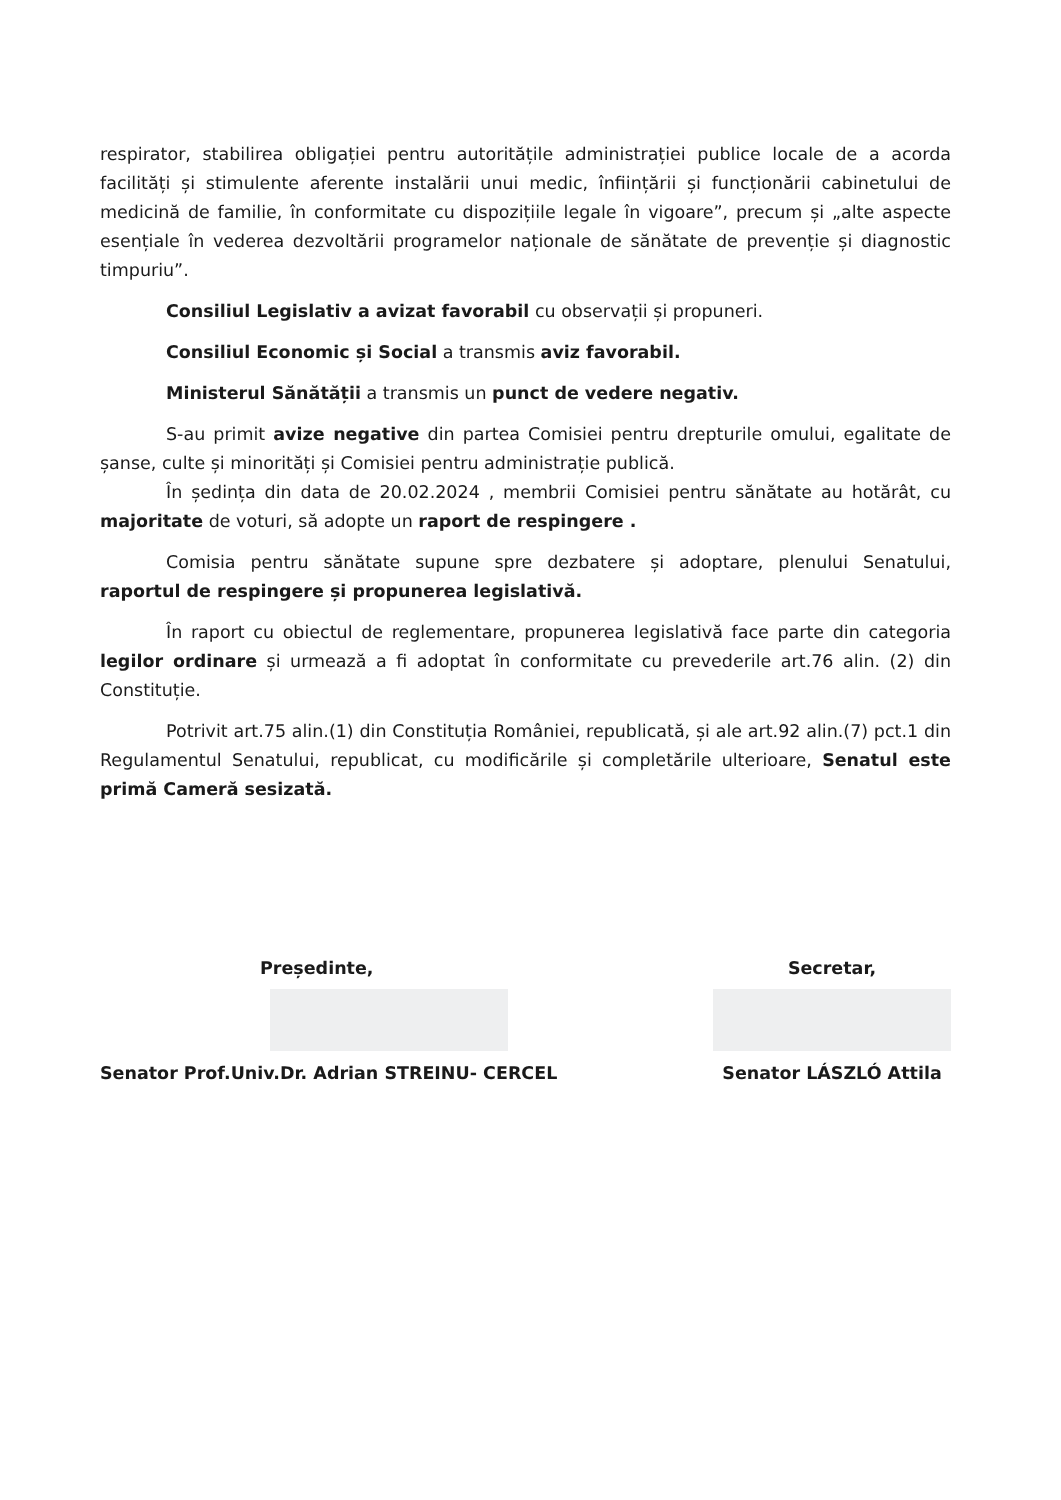respirator, stabilirea obligației pentru autoritățile administrației publice locale de a acorda facilități și stimulente aferente instalării unui medic, înființării și funcționării cabinetului de medicină de familie, în conformitate cu dispozițiile legale în vigoare”, precum și „alte aspecte esențiale în vederea dezvoltării programelor naționale de sănătate de prevenție și diagnostic timpuriu”.
Consiliul Legislativ a avizat favorabil cu observații și propuneri.
Consiliul Economic și Social a transmis aviz favorabil.
Ministerul Sănătății a transmis un punct de vedere negativ.
S-au primit avize negative din partea Comisiei pentru drepturile omului, egalitate de șanse, culte și minorități și Comisiei pentru administrație publică.
În ședința din data de 20.02.2024 , membrii Comisiei pentru sănătate au hotărât, cu majoritate de voturi, să adopte un raport de respingere .
Comisia pentru sănătate supune spre dezbatere și adoptare, plenului Senatului, raportul de respingere și propunerea legislativă.
În raport cu obiectul de reglementare, propunerea legislativă face parte din categoria legilor ordinare și urmează a fi adoptat în conformitate cu prevederile art.76 alin. (2) din Constituție.
Potrivit art.75 alin.(1) din Constituția României, republicată, și ale art.92 alin.(7) pct.1 din Regulamentul Senatului, republicat, cu modificările și completările ulterioare, Senatul este primă Cameră sesizată.
Președinte,
Senator Prof.Univ.Dr. Adrian STREINU- CERCEL
Secretar,
Senator LÁSZLÓ Attila